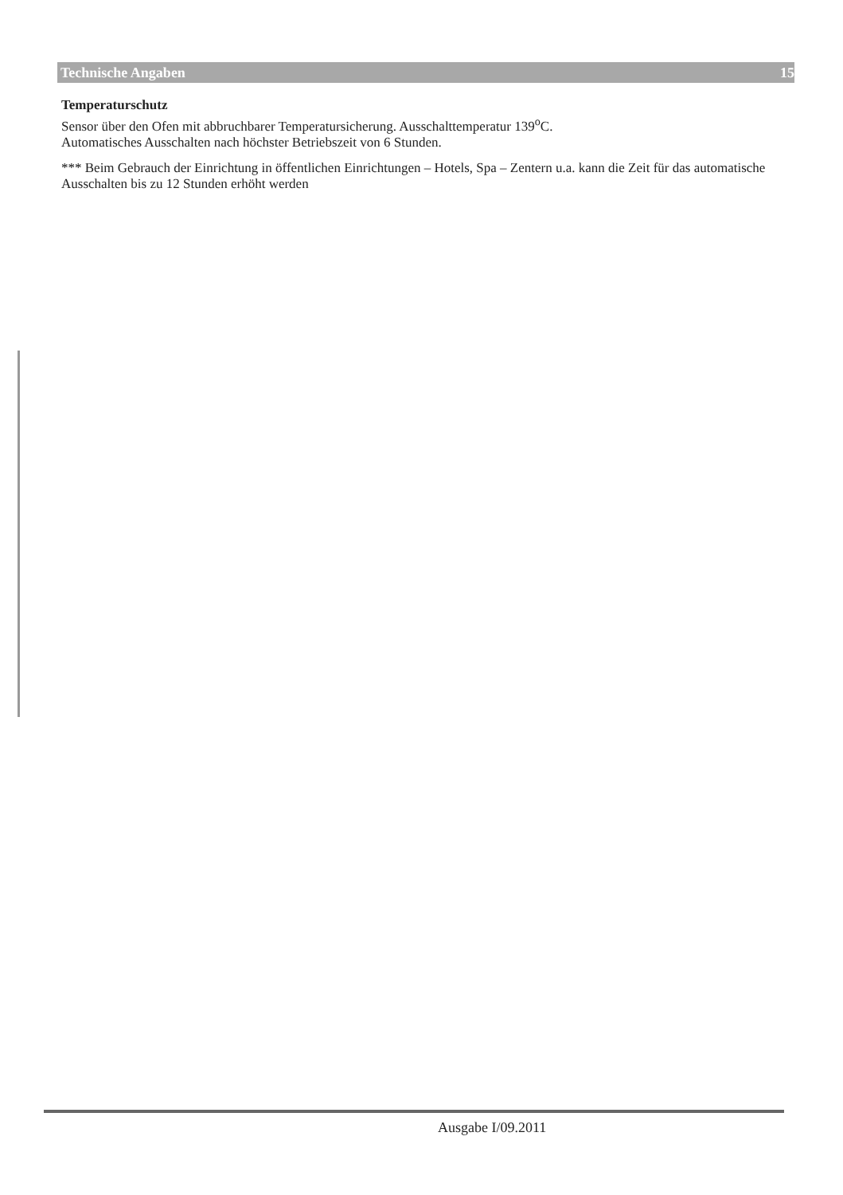Technische Angaben 15
Temperaturschutz
Sensor über den Ofen mit abbruchbarer Temperatursicherung. Ausschalttemperatur 139<sup>o</sup>C.
Automatisches Ausschalten nach höchster Betriebszeit von 6 Stunden.
*** Beim Gebrauch der Einrichtung in öffentlichen Einrichtungen – Hotels, Spa – Zentern u.a. kann die Zeit für das automatische Ausschalten bis zu 12 Stunden erhöht werden
Ausgabe I/09.2011